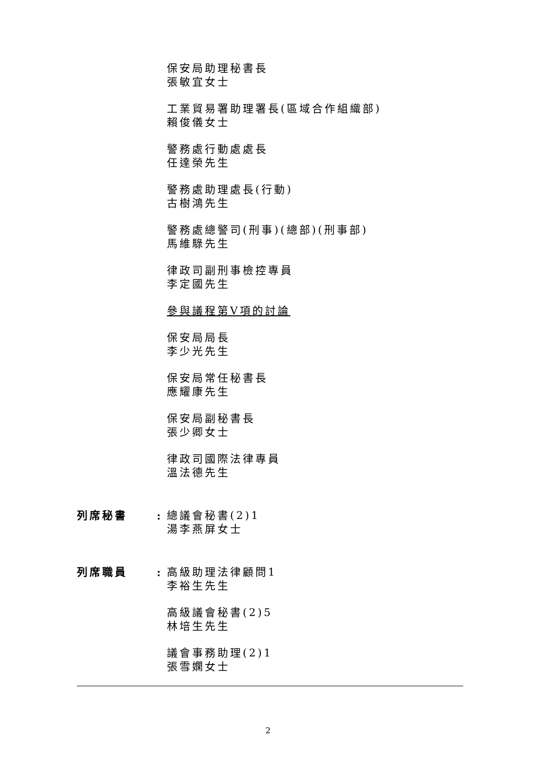保安局助理秘書長
張敏宜女士
工業貿易署助理署長(區域合作組織部)
賴俊儀女士
警務處行動處處長
任達榮先生
警務處助理處長(行動)
古樹鴻先生
警務處總警司(刑事)(總部)(刑事部)
馬維騄先生
律政司副刑事檢控專員
李定國先生
參與議程第V項的討論
保安局局長
李少光先生
保安局常任秘書長
應耀康先生
保安局副秘書長
張少卿女士
律政司國際法律專員
溫法德先生
列席秘書 : 總議會秘書(2)1
湯李燕屏女士
列席職員 : 高級助理法律顧問1
李裕生先生
高級議會秘書(2)5
林培生先生
議會事務助理(2)1
張雪嫻女士
2